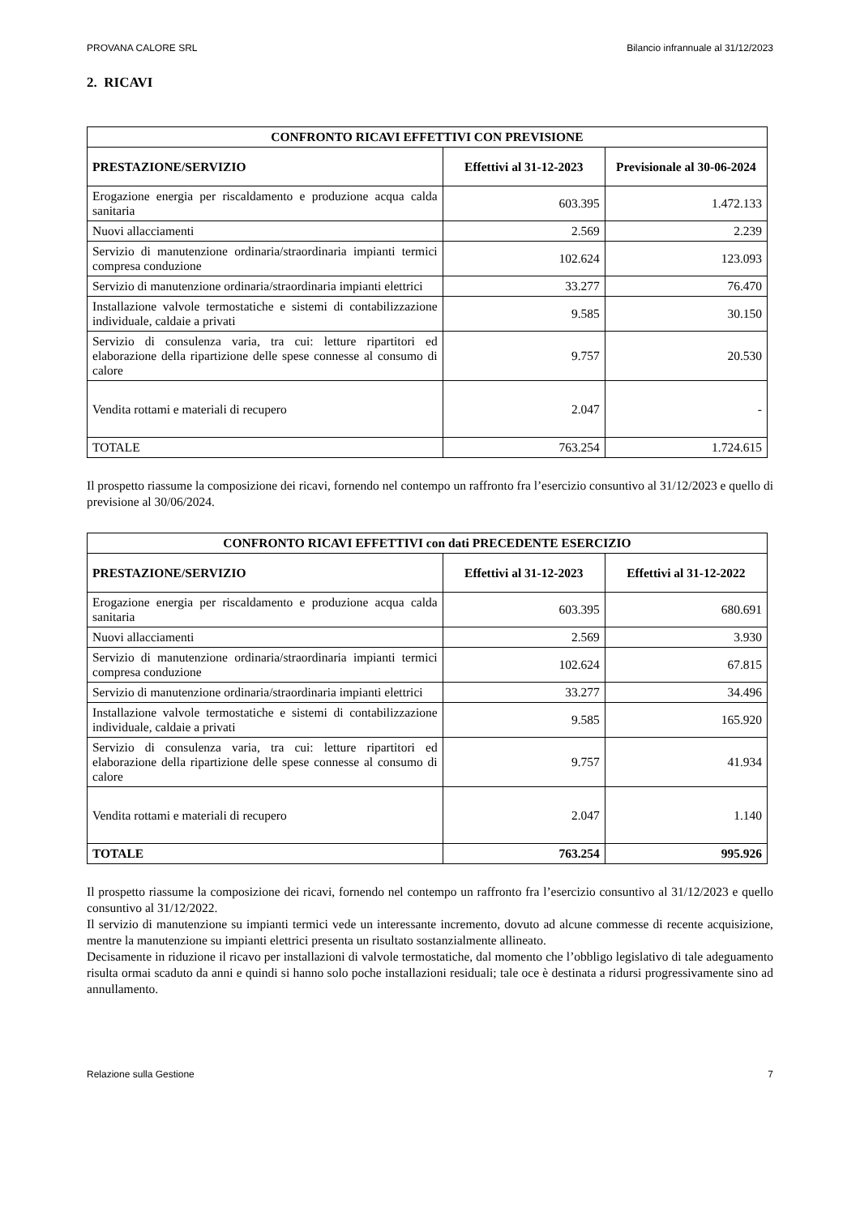PROVANA CALORE SRL Bilancio infrannuale al 31/12/2023
2. RICAVI
| CONFRONTO RICAVI EFFETTIVI CON PREVISIONE | | |
| --- | --- | --- |
| PRESTAZIONE/SERVIZIO | Effettivi al 31-12-2023 | Previsionale al 30-06-2024 |
| Erogazione energia per riscaldamento e produzione acqua calda sanitaria | 603.395 | 1.472.133 |
| Nuovi allacciamenti | 2.569 | 2.239 |
| Servizio di manutenzione ordinaria/straordinaria impianti termici compresa conduzione | 102.624 | 123.093 |
| Servizio di manutenzione ordinaria/straordinaria impianti elettrici | 33.277 | 76.470 |
| Installazione valvole termostatiche e sistemi di contabilizzazione individuale, caldaie a privati | 9.585 | 30.150 |
| Servizio di consulenza varia, tra cui: letture ripartitori ed elaborazione della ripartizione delle spese connesse al consumo di calore | 9.757 | 20.530 |
| Vendita rottami e materiali di recupero | 2.047 | - |
| TOTALE | 763.254 | 1.724.615 |
Il prospetto riassume la composizione dei ricavi, fornendo nel contempo un raffronto fra l’esercizio consuntivo al 31/12/2023 e quello di previsione al 30/06/2024.
| CONFRONTO RICAVI EFFETTIVI con dati PRECEDENTE ESERCIZIO | | |
| --- | --- | --- |
| PRESTAZIONE/SERVIZIO | Effettivi al 31-12-2023 | Effettivi al 31-12-2022 |
| Erogazione energia per riscaldamento e produzione acqua calda sanitaria | 603.395 | 680.691 |
| Nuovi allacciamenti | 2.569 | 3.930 |
| Servizio di manutenzione ordinaria/straordinaria impianti termici compresa conduzione | 102.624 | 67.815 |
| Servizio di manutenzione ordinaria/straordinaria impianti elettrici | 33.277 | 34.496 |
| Installazione valvole termostatiche e sistemi di contabilizzazione individuale, caldaie a privati | 9.585 | 165.920 |
| Servizio di consulenza varia, tra cui: letture ripartitori ed elaborazione della ripartizione delle spese connesse al consumo di calore | 9.757 | 41.934 |
| Vendita rottami e materiali di recupero | 2.047 | 1.140 |
| TOTALE | 763.254 | 995.926 |
Il prospetto riassume la composizione dei ricavi, fornendo nel contempo un raffronto fra l’esercizio consuntivo al 31/12/2023 e quello consuntivo al 31/12/2022.
Il servizio di manutenzione su impianti termici vede un interessante incremento, dovuto ad alcune commesse di recente acquisizione, mentre la manutenzione su impianti elettrici presenta un risultato sostanzialmente allineato.
Decisamente in riduzione il ricavo per installazioni di valvole termostatiche, dal momento che l’obbligo legislativo di tale adeguamento risulta ormai scaduto da anni e quindi si hanno solo poche installazioni residuali; tale oce è destinata a ridursi progressivamente sino ad annullamento.
Relazione sulla Gestione 7